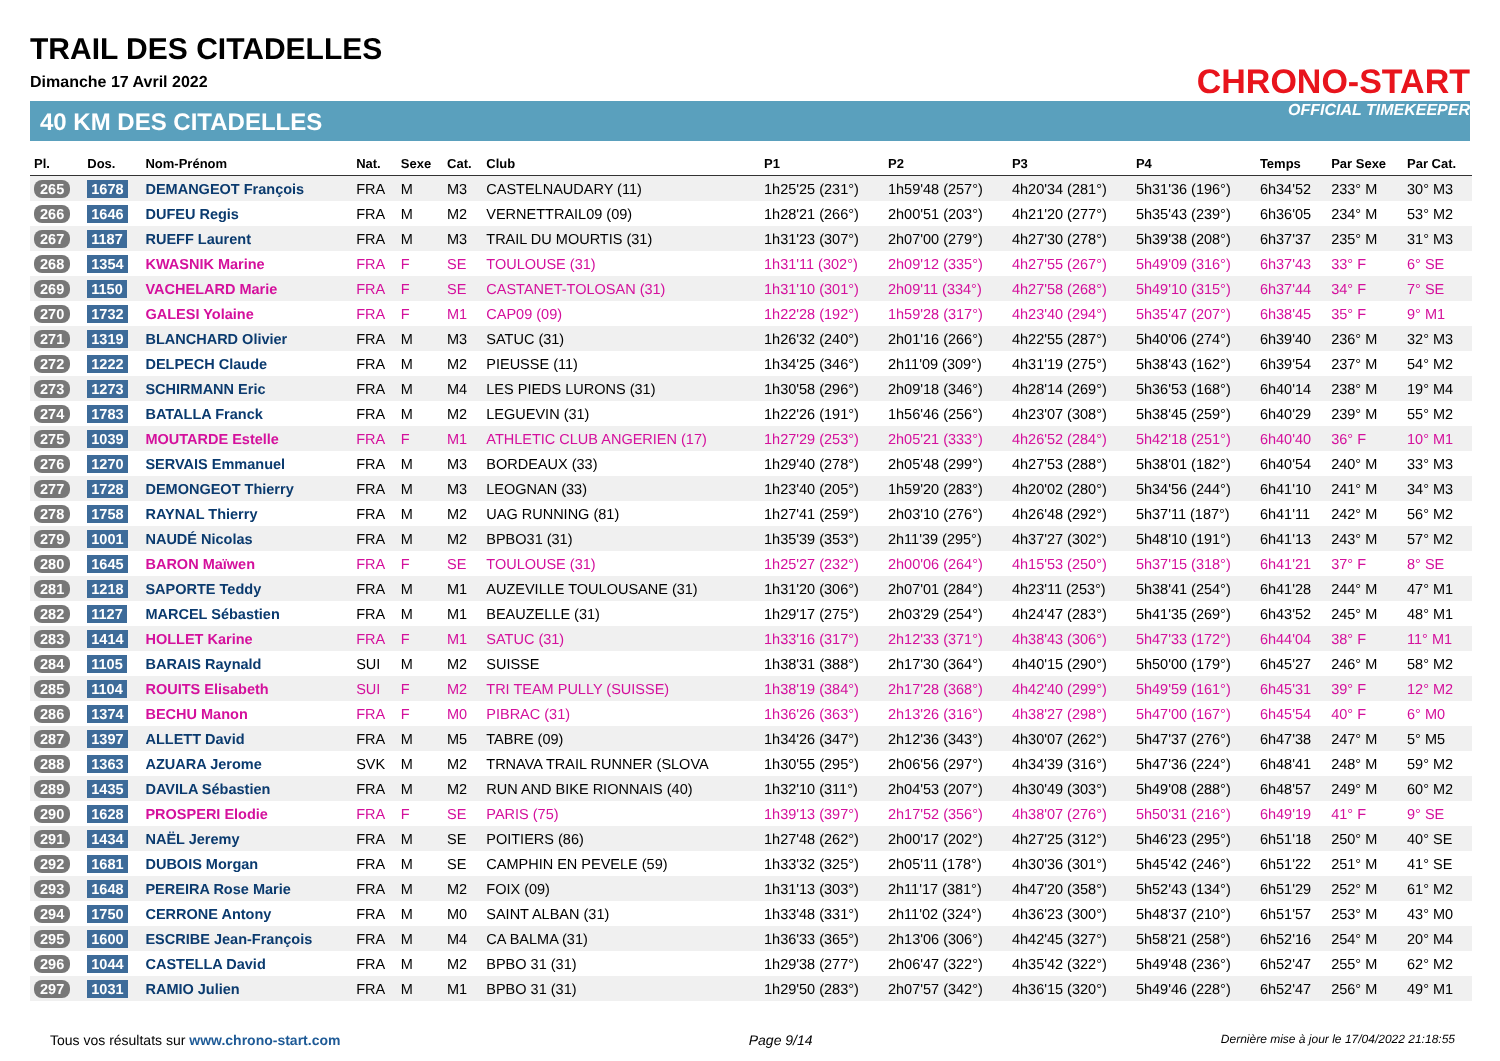TRAIL DES CITADELLES
Dimanche 17 Avril 2022
40 KM DES CITADELLES
CHRONO-START
OFFICIAL TIMEKEEPER
| Pl. | Dos. | Nom-Prénom | Nat. | Sexe | Cat. | Club | P1 | P2 | P3 | P4 | Temps | Par Sexe | Par Cat. |
| --- | --- | --- | --- | --- | --- | --- | --- | --- | --- | --- | --- | --- | --- |
| 265 | 1678 | DEMANGEOT François | FRA | M | M3 | CASTELNAUDARY (11) | 1h25'25 (231°) | 1h59'48 (257°) | 4h20'34 (281°) | 5h31'36 (196°) | 6h34'52 | 233° M | 30° M3 |
| 266 | 1646 | DUFEU Regis | FRA | M | M2 | VERNETTRAIL09 (09) | 1h28'21 (266°) | 2h00'51 (203°) | 4h21'20 (277°) | 5h35'43 (239°) | 6h36'05 | 234° M | 53° M2 |
| 267 | 1187 | RUEFF Laurent | FRA | M | M3 | TRAIL DU MOURTIS (31) | 1h31'23 (307°) | 2h07'00 (279°) | 4h27'30 (278°) | 5h39'38 (208°) | 6h37'37 | 235° M | 31° M3 |
| 268 | 1354 | KWASNIK Marine | FRA | F | SE | TOULOUSE (31) | 1h31'11 (302°) | 2h09'12 (335°) | 4h27'55 (267°) | 5h49'09 (316°) | 6h37'43 | 33° F | 6° SE |
| 269 | 1150 | VACHELARD Marie | FRA | F | SE | CASTANET-TOLOSAN (31) | 1h31'10 (301°) | 2h09'11 (334°) | 4h27'58 (268°) | 5h49'10 (315°) | 6h37'44 | 34° F | 7° SE |
| 270 | 1732 | GALESI Yolaine | FRA | F | M1 | CAP09 (09) | 1h22'28 (192°) | 1h59'28 (317°) | 4h23'40 (294°) | 5h35'47 (207°) | 6h38'45 | 35° F | 9° M1 |
| 271 | 1319 | BLANCHARD Olivier | FRA | M | M3 | SATUC (31) | 1h26'32 (240°) | 2h01'16 (266°) | 4h22'55 (287°) | 5h40'06 (274°) | 6h39'40 | 236° M | 32° M3 |
| 272 | 1222 | DELPECH Claude | FRA | M | M2 | PIEUSSE (11) | 1h34'25 (346°) | 2h11'09 (309°) | 4h31'19 (275°) | 5h38'43 (162°) | 6h39'54 | 237° M | 54° M2 |
| 273 | 1273 | SCHIRMANN Eric | FRA | M | M4 | LES PIEDS LURONS (31) | 1h30'58 (296°) | 2h09'18 (346°) | 4h28'14 (269°) | 5h36'53 (168°) | 6h40'14 | 238° M | 19° M4 |
| 274 | 1783 | BATALLA Franck | FRA | M | M2 | LEGUEVIN (31) | 1h22'26 (191°) | 1h56'46 (256°) | 4h23'07 (308°) | 5h38'45 (259°) | 6h40'29 | 239° M | 55° M2 |
| 275 | 1039 | MOUTARDE Estelle | FRA | F | M1 | ATHLETIC CLUB ANGERIEN (17) | 1h27'29 (253°) | 2h05'21 (333°) | 4h26'52 (284°) | 5h42'18 (251°) | 6h40'40 | 36° F | 10° M1 |
| 276 | 1270 | SERVAIS Emmanuel | FRA | M | M3 | BORDEAUX (33) | 1h29'40 (278°) | 2h05'48 (299°) | 4h27'53 (288°) | 5h38'01 (182°) | 6h40'54 | 240° M | 33° M3 |
| 277 | 1728 | DEMONGEOT Thierry | FRA | M | M3 | LEOGNAN (33) | 1h23'40 (205°) | 1h59'20 (283°) | 4h20'02 (280°) | 5h34'56 (244°) | 6h41'10 | 241° M | 34° M3 |
| 278 | 1758 | RAYNAL Thierry | FRA | M | M2 | UAG RUNNING (81) | 1h27'41 (259°) | 2h03'10 (276°) | 4h26'48 (292°) | 5h37'11 (187°) | 6h41'11 | 242° M | 56° M2 |
| 279 | 1001 | NAUDÉ Nicolas | FRA | M | M2 | BPBO31 (31) | 1h35'39 (353°) | 2h11'39 (295°) | 4h37'27 (302°) | 5h48'10 (191°) | 6h41'13 | 243° M | 57° M2 |
| 280 | 1645 | BARON Maïwen | FRA | F | SE | TOULOUSE (31) | 1h25'27 (232°) | 2h00'06 (264°) | 4h15'53 (250°) | 5h37'15 (318°) | 6h41'21 | 37° F | 8° SE |
| 281 | 1218 | SAPORTE Teddy | FRA | M | M1 | AUZEVILLE TOULOUSANE (31) | 1h31'20 (306°) | 2h07'01 (284°) | 4h23'11 (253°) | 5h38'41 (254°) | 6h41'28 | 244° M | 47° M1 |
| 282 | 1127 | MARCEL Sébastien | FRA | M | M1 | BEAUZELLE (31) | 1h29'17 (275°) | 2h03'29 (254°) | 4h24'47 (283°) | 5h41'35 (269°) | 6h43'52 | 245° M | 48° M1 |
| 283 | 1414 | HOLLET Karine | FRA | F | M1 | SATUC (31) | 1h33'16 (317°) | 2h12'33 (371°) | 4h38'43 (306°) | 5h47'33 (172°) | 6h44'04 | 38° F | 11° M1 |
| 284 | 1105 | BARAIS Raynald | SUI | M | M2 | SUISSE | 1h38'31 (388°) | 2h17'30 (364°) | 4h40'15 (290°) | 5h50'00 (179°) | 6h45'27 | 246° M | 58° M2 |
| 285 | 1104 | ROUITS Elisabeth | SUI | F | M2 | TRI TEAM PULLY (SUISSE) | 1h38'19 (384°) | 2h17'28 (368°) | 4h42'40 (299°) | 5h49'59 (161°) | 6h45'31 | 39° F | 12° M2 |
| 286 | 1374 | BECHU Manon | FRA | F | M0 | PIBRAC (31) | 1h36'26 (363°) | 2h13'26 (316°) | 4h38'27 (298°) | 5h47'00 (167°) | 6h45'54 | 40° F | 6° M0 |
| 287 | 1397 | ALLETT David | FRA | M | M5 | TABRE (09) | 1h34'26 (347°) | 2h12'36 (343°) | 4h30'07 (262°) | 5h47'37 (276°) | 6h47'38 | 247° M | 5° M5 |
| 288 | 1363 | AZUARA Jerome | SVK | M | M2 | TRNAVA TRAIL RUNNER (SLOVA | 1h30'55 (295°) | 2h06'56 (297°) | 4h34'39 (316°) | 5h47'36 (224°) | 6h48'41 | 248° M | 59° M2 |
| 289 | 1435 | DAVILA Sébastien | FRA | M | M2 | RUN AND BIKE RIONNAIS (40) | 1h32'10 (311°) | 2h04'53 (207°) | 4h30'49 (303°) | 5h49'08 (288°) | 6h48'57 | 249° M | 60° M2 |
| 290 | 1628 | PROSPERI Elodie | FRA | F | SE | PARIS (75) | 1h39'13 (397°) | 2h17'52 (356°) | 4h38'07 (276°) | 5h50'31 (216°) | 6h49'19 | 41° F | 9° SE |
| 291 | 1434 | NAËL Jeremy | FRA | M | SE | POITIERS (86) | 1h27'48 (262°) | 2h00'17 (202°) | 4h27'25 (312°) | 5h46'23 (295°) | 6h51'18 | 250° M | 40° SE |
| 292 | 1681 | DUBOIS Morgan | FRA | M | SE | CAMPHIN EN PEVELE (59) | 1h33'32 (325°) | 2h05'11 (178°) | 4h30'36 (301°) | 5h45'42 (246°) | 6h51'22 | 251° M | 41° SE |
| 293 | 1648 | PEREIRA Rose Marie | FRA | M | M2 | FOIX (09) | 1h31'13 (303°) | 2h11'17 (381°) | 4h47'20 (358°) | 5h52'43 (134°) | 6h51'29 | 252° M | 61° M2 |
| 294 | 1750 | CERRONE Antony | FRA | M | M0 | SAINT ALBAN (31) | 1h33'48 (331°) | 2h11'02 (324°) | 4h36'23 (300°) | 5h48'37 (210°) | 6h51'57 | 253° M | 43° M0 |
| 295 | 1600 | ESCRIBE Jean-François | FRA | M | M4 | CA BALMA (31) | 1h36'33 (365°) | 2h13'06 (306°) | 4h42'45 (327°) | 5h58'21 (258°) | 6h52'16 | 254° M | 20° M4 |
| 296 | 1044 | CASTELLA David | FRA | M | M2 | BPBO 31 (31) | 1h29'38 (277°) | 2h06'47 (322°) | 4h35'42 (322°) | 5h49'48 (236°) | 6h52'47 | 255° M | 62° M2 |
| 297 | 1031 | RAMIO Julien | FRA | M | M1 | BPBO 31 (31) | 1h29'50 (283°) | 2h07'57 (342°) | 4h36'15 (320°) | 5h49'46 (228°) | 6h52'47 | 256° M | 49° M1 |
Tous vos résultats sur www.chrono-start.com Page 9/14 Dernière mise à jour le 17/04/2022 21:18:55